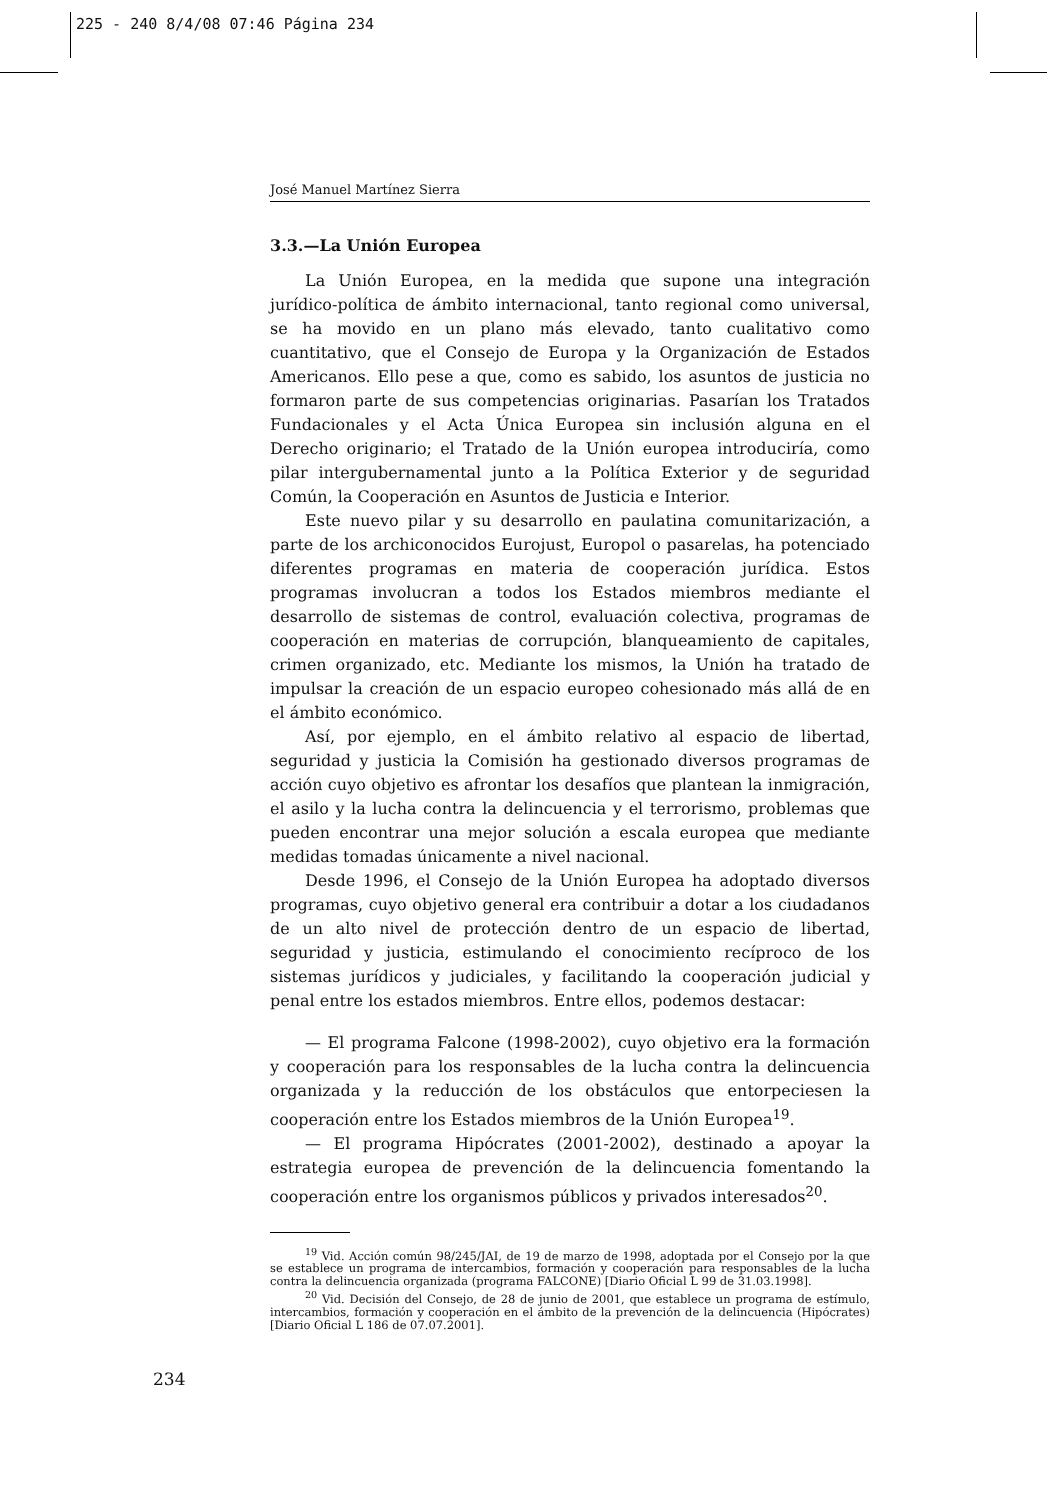225 - 240 8/4/08 07:46 Página 234
José Manuel Martínez Sierra
3.3.—La Unión Europea
La Unión Europea, en la medida que supone una integración jurídico-política de ámbito internacional, tanto regional como universal, se ha movido en un plano más elevado, tanto cualitativo como cuantitativo, que el Consejo de Europa y la Organización de Estados Americanos. Ello pese a que, como es sabido, los asuntos de justicia no formaron parte de sus competencias originarias. Pasarían los Tratados Fundacionales y el Acta Única Europea sin inclusión alguna en el Derecho originario; el Tratado de la Unión europea introduciría, como pilar intergubernamental junto a la Política Exterior y de seguridad Común, la Cooperación en Asuntos de Justicia e Interior.
Este nuevo pilar y su desarrollo en paulatina comunitarización, a parte de los archiconocidos Eurojust, Europol o pasarelas, ha potenciado diferentes programas en materia de cooperación jurídica. Estos programas involucran a todos los Estados miembros mediante el desarrollo de sistemas de control, evaluación colectiva, programas de cooperación en materias de corrupción, blanqueamiento de capitales, crimen organizado, etc. Mediante los mismos, la Unión ha tratado de impulsar la creación de un espacio europeo cohesionado más allá de en el ámbito económico.
Así, por ejemplo, en el ámbito relativo al espacio de libertad, seguridad y justicia la Comisión ha gestionado diversos programas de acción cuyo objetivo es afrontar los desafíos que plantean la inmigración, el asilo y la lucha contra la delincuencia y el terrorismo, problemas que pueden encontrar una mejor solución a escala europea que mediante medidas tomadas únicamente a nivel nacional.
Desde 1996, el Consejo de la Unión Europea ha adoptado diversos programas, cuyo objetivo general era contribuir a dotar a los ciudadanos de un alto nivel de protección dentro de un espacio de libertad, seguridad y justicia, estimulando el conocimiento recíproco de los sistemas jurídicos y judiciales, y facilitando la cooperación judicial y penal entre los estados miembros. Entre ellos, podemos destacar:
— El programa Falcone (1998-2002), cuyo objetivo era la formación y cooperación para los responsables de la lucha contra la delincuencia organizada y la reducción de los obstáculos que entorpeciesen la cooperación entre los Estados miembros de la Unión Europea<sup>19</sup>.
— El programa Hipócrates (2001-2002), destinado a apoyar la estrategia europea de prevención de la delincuencia fomentando la cooperación entre los organismos públicos y privados interesados<sup>20</sup>.
<sup>19</sup> Vid. Acción común 98/245/JAI, de 19 de marzo de 1998, adoptada por el Consejo por la que se establece un programa de intercambios, formación y cooperación para responsables de la lucha contra la delincuencia organizada (programa FALCONE) [Diario Oficial L 99 de 31.03.1998].
<sup>20</sup> Vid. Decisión del Consejo, de 28 de junio de 2001, que establece un programa de estímulo, intercambios, formación y cooperación en el ámbito de la prevención de la delincuencia (Hipócrates) [Diario Oficial L 186 de 07.07.2001].
234